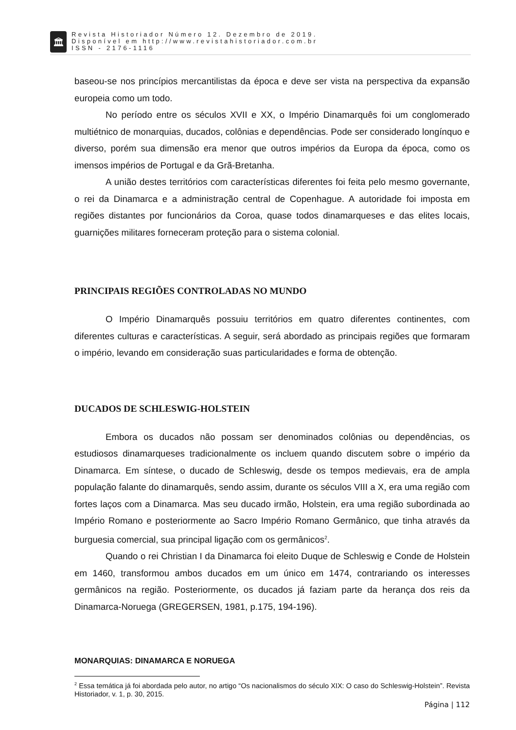🏛
Revista Historiador Número 12. Dezembro de 2019.
Disponível em http://www.revistahistoriador.com.br
ISSN - 2176-1116
baseou-se nos princípios mercantilistas da época e deve ser vista na perspectiva da expansão europeia como um todo.
No período entre os séculos XVII e XX, o Império Dinamarquês foi um conglomerado multiétnico de monarquias, ducados, colônias e dependências. Pode ser considerado longínquo e diverso, porém sua dimensão era menor que outros impérios da Europa da época, como os imensos impérios de Portugal e da Grã-Bretanha.
A união destes territórios com características diferentes foi feita pelo mesmo governante, o rei da Dinamarca e a administração central de Copenhague. A autoridade foi imposta em regiões distantes por funcionários da Coroa, quase todos dinamarqueses e das elites locais, guarnições militares forneceram proteção para o sistema colonial.
PRINCIPAIS REGIÕES CONTROLADAS NO MUNDO
O Império Dinamarquês possuiu territórios em quatro diferentes continentes, com diferentes culturas e características. A seguir, será abordado as principais regiões que formaram o império, levando em consideração suas particularidades e forma de obtenção.
DUCADOS DE SCHLESWIG-HOLSTEIN
Embora os ducados não possam ser denominados colônias ou dependências, os estudiosos dinamarqueses tradicionalmente os incluem quando discutem sobre o império da Dinamarca. Em síntese, o ducado de Schleswig, desde os tempos medievais, era de ampla população falante do dinamarquês, sendo assim, durante os séculos VIII a X, era uma região com fortes laços com a Dinamarca. Mas seu ducado irmão, Holstein, era uma região subordinada ao Império Romano e posteriormente ao Sacro Império Romano Germânico, que tinha através da burguesia comercial, sua principal ligação com os germânicos<sup>2</sup>.
Quando o rei Christian I da Dinamarca foi eleito Duque de Schleswig e Conde de Holstein em 1460, transformou ambos ducados em um único em 1474, contrariando os interesses germânicos na região. Posteriormente, os ducados já faziam parte da herança dos reis da Dinamarca-Noruega (GREGERSEN, 1981, p.175, 194-196).
MONARQUIAS: DINAMARCA E NORUEGA
<sup>2</sup> Essa temática já foi abordada pelo autor, no artigo “Os nacionalismos do século XIX: O caso do Schleswig-Holstein”. Revista Historiador, v. 1, p. 30, 2015.
Página | 112